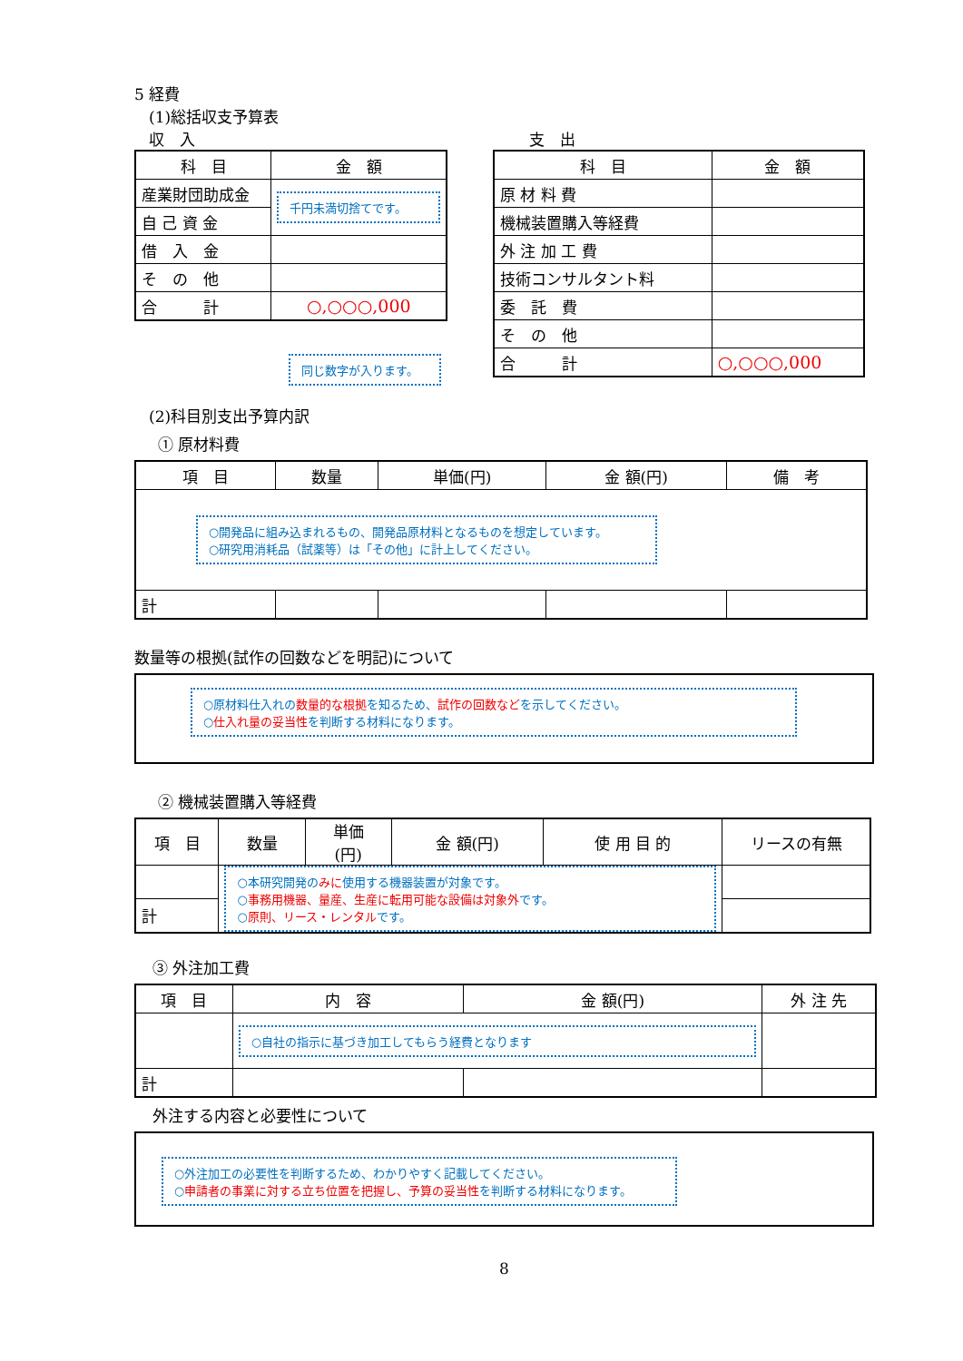5 経費
(1)総括収支予算表
収　入
| 科 目 | 金 額 |
| --- | --- |
| 産業財団助成金 | 千円未満切捨てです。 |
| 自 己 資 金 | |
| 借 入 金 | |
| そ の 他 | |
| 合 計 | ○,○○○,000 |
同じ数字が入ります。
支　出
| 科 目 | 金 額 |
| --- | --- |
| 原 材 料 費 | |
| 機械装置購入等経費 | |
| 外 注 加 工 費 | |
| 技術コンサルタント料 | |
| 委 託 費 | |
| そ の 他 | |
| 合 計 | ○,○○○,000 |
(2)科目別支出予算内訳
① 原材料費
| 項 目 | 数量 | 単価(円) | 金 額(円) | 備 考 |
| --- | --- | --- | --- | --- |
| ○開発品に組み込まれるもの、開発品原材料となるものを想定しています。 ○研究用消耗品（試薬等）は「その他」に計上してください。 | | | | |
| 計 | | | | |
数量等の根拠(試作の回数などを明記)について
○原材料仕入れの数量的な根拠を知るため、試作の回数などを示してください。
○仕入れ量の妥当性を判断する材料になります。
② 機械装置購入等経費
| 項 目 | 数量 | 単価 (円) | 金 額(円) | 使 用 目 的 | リースの有無 |
| --- | --- | --- | --- | --- | --- |
| | ○本研究開発の みに 使用する機器装置が対象です。 ○ 事務用機器、量産、生産に転用可能な設備は対象外 です。 ○ 原則、リース・レンタル です。 | | | | |
| 計 | | | | | |
③ 外注加工費
| 項 目 | 内 容 | 金 額(円) | 外 注 先 |
| --- | --- | --- | --- |
| | ○自社の指示に基づき加工してもらう経費となります | | |
| 計 | | | |
外注する内容と必要性について
○外注加工の必要性を判断するため、わかりやすく記載してください。
○申請者の事業に対する立ち位置を把握し、予算の妥当性を判断する材料になります。
8